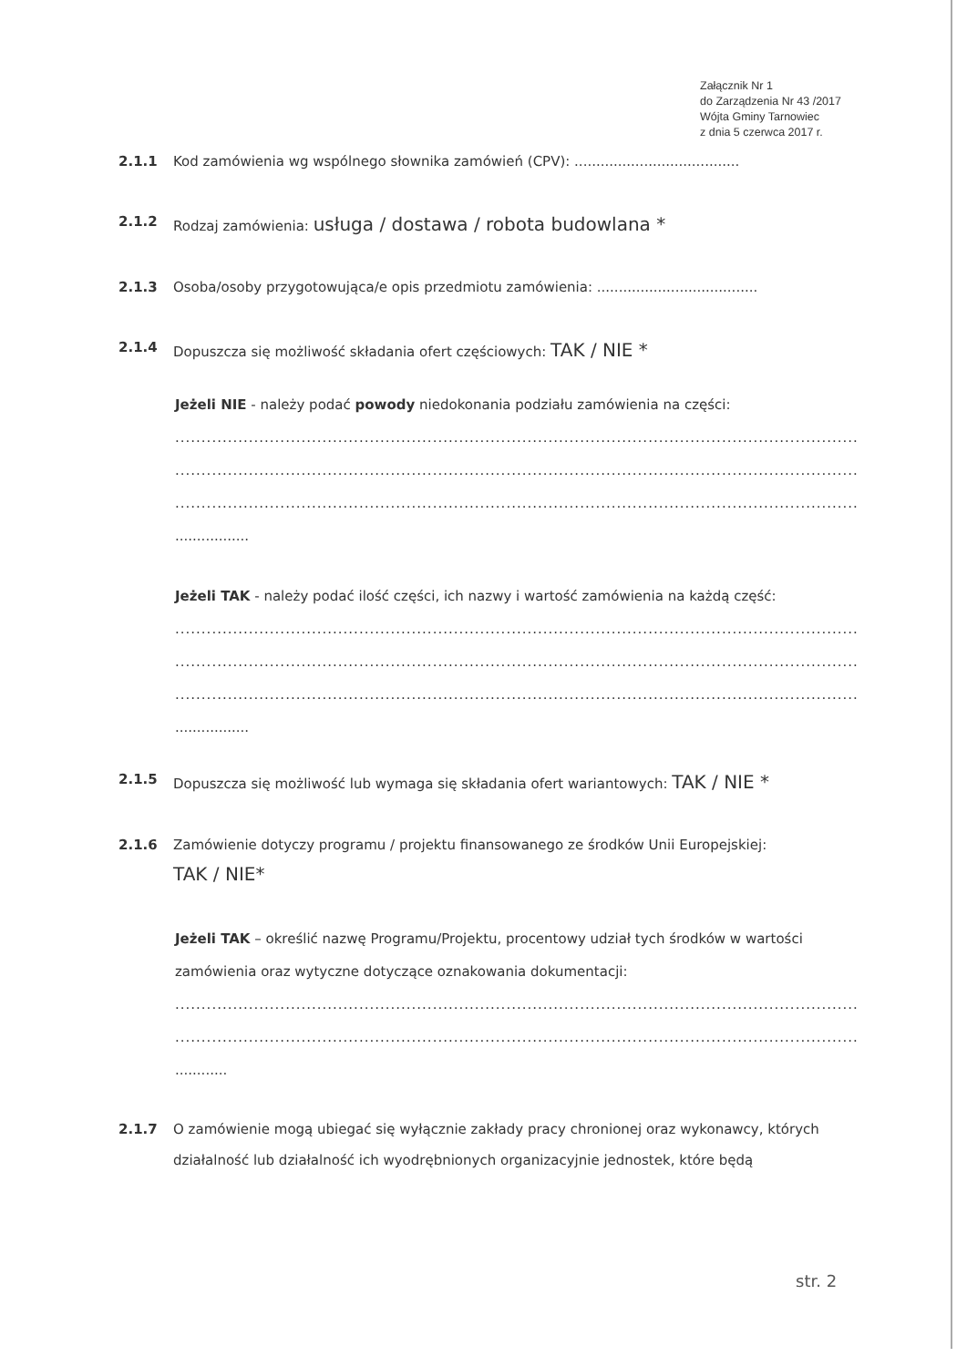Załącznik Nr 1
do Zarządzenia Nr 43 /2017
Wójta Gminy Tarnowiec
z dnia 5 czerwca 2017 r.
2.1.1 Kod zamówienia wg wspólnego słownika zamówień (CPV): ......................................
2.1.2 Rodzaj zamówienia: usługa / dostawa / robota budowlana *
2.1.3 Osoba/osoby przygotowująca/e opis przedmiotu zamówienia: .....................................
2.1.4 Dopuszcza się możliwość składania ofert częściowych: TAK / NIE *
Jeżeli NIE - należy podać powody niedokonania podziału zamówienia na części:
........................................................................................................................................................
........................................................................................................................................................
........................................................................................................................................................
.................
Jeżeli TAK - należy podać ilość części, ich nazwy i wartość zamówienia na każdą część:
........................................................................................................................................................
........................................................................................................................................................
........................................................................................................................................................
.................
2.1.5 Dopuszcza się możliwość lub wymaga się składania ofert wariantowych: TAK / NIE *
2.1.6 Zamówienie dotyczy programu / projektu finansowanego ze środków Unii Europejskiej:
TAK / NIE*
Jeżeli TAK – określić nazwę Programu/Projektu, procentowy udział tych środków w wartości zamówienia oraz wytyczne dotyczące oznakowania dokumentacji:
........................................................................................................................................................
........................................................................................................................................................
............
2.1.7 O zamówienie mogą ubiegać się wyłącznie zakłady pracy chronionej oraz wykonawcy, których działalność lub działalność ich wyodrębnionych organizacyjnie jednostek, które będą
str. 2